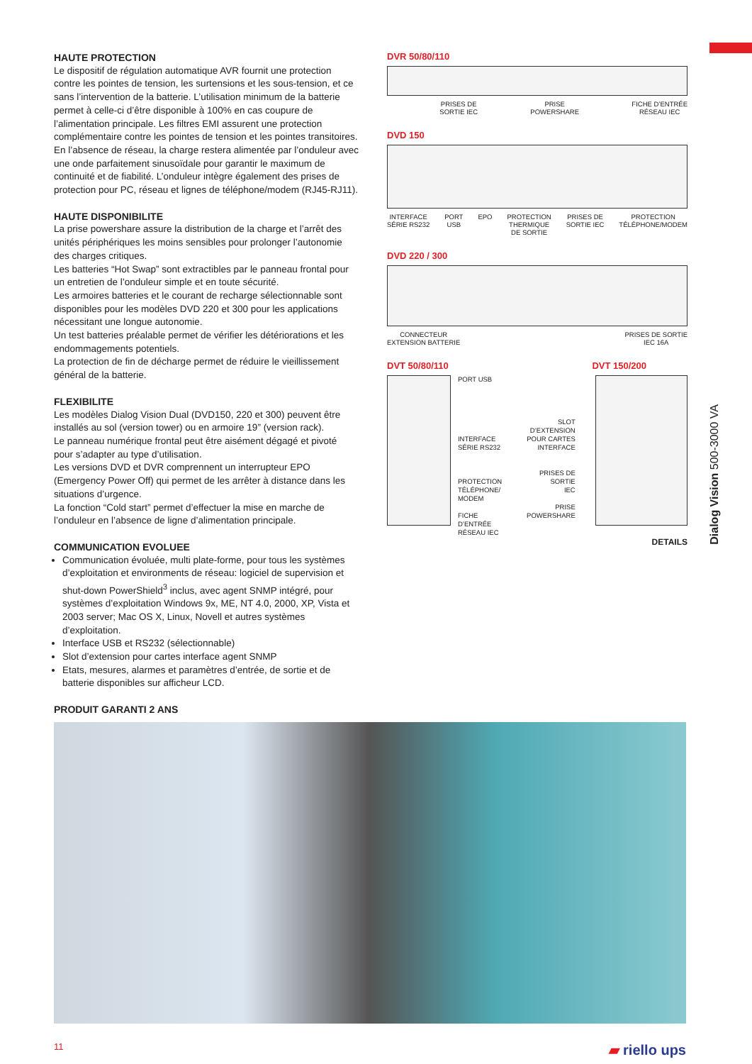Dialog Vision 500-3000 VA
HAUTE PROTECTION
Le dispositif de régulation automatique AVR fournit une protection contre les pointes de tension, les surtensions et les sous-tension, et ce sans l’intervention de la batterie. L’utilisation minimum de la batterie permet à celle-ci d’être disponible à 100% en cas coupure de l’alimentation principale. Les filtres EMI assurent une protection complémentaire contre les pointes de tension et les pointes transitoires.
En l’absence de réseau, la charge restera alimentée par l’onduleur avec une onde parfaitement sinusoïdale pour garantir le maximum de continuité et de fiabilité. L’onduleur intègre également des prises de protection pour PC, réseau et lignes de téléphone/modem (RJ45-RJ11).
HAUTE DISPONIBILITE
La prise powershare assure la distribution de la charge et l’arrêt des unités périphériques les moins sensibles pour prolonger l’autonomie des charges critiques.
Les batteries “Hot Swap” sont extractibles par le panneau frontal pour un entretien de l’onduleur simple et en toute sécurité.
Les armoires batteries et le courant de recharge sélectionnable sont disponibles pour les modèles DVD 220 et 300 pour les applications nécessitant une longue autonomie.
Un test batteries préalable permet de vérifier les détériorations et les endommagements potentiels.
La protection de fin de décharge permet de réduire le vieillissement général de la batterie.
FLEXIBILITE
Les modèles Dialog Vision Dual (DVD150, 220 et 300) peuvent être installés au sol (version tower) ou en armoire 19” (version rack).
Le panneau numérique frontal peut être aisément dégagé et pivoté pour s’adapter au type d’utilisation.
Les versions DVD et DVR comprennent un interrupteur EPO (Emergency Power Off) qui permet de les arrêter à distance dans les situations d’urgence.
La fonction “Cold start” permet d’effectuer la mise en marche de l’onduleur en l’absence de ligne d’alimentation principale.
COMMUNICATION EVOLUEE
Communication évoluée, multi plate-forme, pour tous les systèmes d’exploitation et environments de réseau: logiciel de supervision et shut-down PowerShield<sup>3</sup> inclus, avec agent SNMP intégré, pour systèmes d’exploitation Windows 9x, ME, NT 4.0, 2000, XP, Vista et 2003 server; Mac OS X, Linux, Novell et autres systèmes d’exploitation.
Interface USB et RS232 (sélectionnable)
Slot d’extension pour cartes interface agent SNMP
Etats, mesures, alarmes et paramètres d’entrée, de sortie et de batterie disponibles sur afficheur LCD.
PRODUIT GARANTI 2 ANS
DVR 50/80/110
PRISES DE
SORTIE IEC PRISE
POWERSHARE FICHE D’ENTRÉE
RÉSEAU IEC
DVD 150
INTERFACE
SÉRIE RS232 PORT
USB EPO PROTECTION
THERMIQUE
DE SORTIE PRISES DE
SORTIE IEC PROTECTION
TÉLÉPHONE/MODEM
DVD 220 / 300
CONNECTEUR
EXTENSION BATTERIE PRISES DE SORTIE
IEC 16A
DVT 50/80/110 DVT 150/200
PORT USB
INTERFACE
SÉRIE RS232
PROTECTION
TÉLÉPHONE/
MODEM
FICHE
D’ENTRÉE
RÉSEAU IEC
SLOT
D’EXTENSION
POUR CARTES
INTERFACE
PRISES DE
SORTIE
IEC
PRISE
POWERSHARE
DETAILS
11 ▰ riello ups